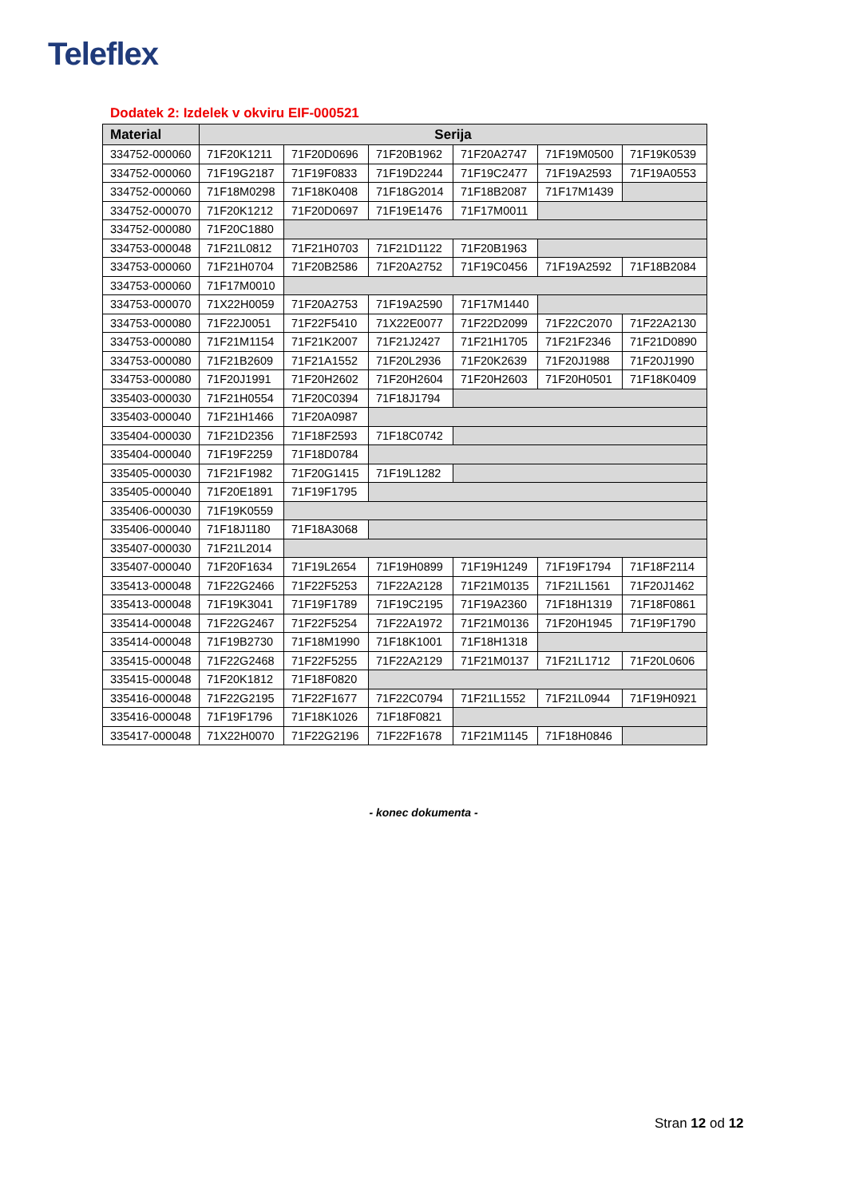Teleflex
Dodatek 2: Izdelek v okviru EIF-000521
| Material | Serija | | | | | |
| --- | --- | --- | --- | --- | --- | --- |
| 334752-000060 | 71F20K1211 | 71F20D0696 | 71F20B1962 | 71F20A2747 | 71F19M0500 | 71F19K0539 |
| 334752-000060 | 71F19G2187 | 71F19F0833 | 71F19D2244 | 71F19C2477 | 71F19A2593 | 71F19A0553 |
| 334752-000060 | 71F18M0298 | 71F18K0408 | 71F18G2014 | 71F18B2087 | 71F17M1439 | |
| 334752-000070 | 71F20K1212 | 71F20D0697 | 71F19E1476 | 71F17M0011 | | |
| 334752-000080 | 71F20C1880 | | | | | |
| 334753-000048 | 71F21L0812 | 71F21H0703 | 71F21D1122 | 71F20B1963 | | |
| 334753-000060 | 71F21H0704 | 71F20B2586 | 71F20A2752 | 71F19C0456 | 71F19A2592 | 71F18B2084 |
| 334753-000060 | 71F17M0010 | | | | | |
| 334753-000070 | 71X22H0059 | 71F20A2753 | 71F19A2590 | 71F17M1440 | | |
| 334753-000080 | 71F22J0051 | 71F22F5410 | 71X22E0077 | 71F22D2099 | 71F22C2070 | 71F22A2130 |
| 334753-000080 | 71F21M1154 | 71F21K2007 | 71F21J2427 | 71F21H1705 | 71F21F2346 | 71F21D0890 |
| 334753-000080 | 71F21B2609 | 71F21A1552 | 71F20L2936 | 71F20K2639 | 71F20J1988 | 71F20J1990 |
| 334753-000080 | 71F20J1991 | 71F20H2602 | 71F20H2604 | 71F20H2603 | 71F20H0501 | 71F18K0409 |
| 335403-000030 | 71F21H0554 | 71F20C0394 | 71F18J1794 | | | |
| 335403-000040 | 71F21H1466 | 71F20A0987 | | | | |
| 335404-000030 | 71F21D2356 | 71F18F2593 | 71F18C0742 | | | |
| 335404-000040 | 71F19F2259 | 71F18D0784 | | | | |
| 335405-000030 | 71F21F1982 | 71F20G1415 | 71F19L1282 | | | |
| 335405-000040 | 71F20E1891 | 71F19F1795 | | | | |
| 335406-000030 | 71F19K0559 | | | | | |
| 335406-000040 | 71F18J1180 | 71F18A3068 | | | | |
| 335407-000030 | 71F21L2014 | | | | | |
| 335407-000040 | 71F20F1634 | 71F19L2654 | 71F19H0899 | 71F19H1249 | 71F19F1794 | 71F18F2114 |
| 335413-000048 | 71F22G2466 | 71F22F5253 | 71F22A2128 | 71F21M0135 | 71F21L1561 | 71F20J1462 |
| 335413-000048 | 71F19K3041 | 71F19F1789 | 71F19C2195 | 71F19A2360 | 71F18H1319 | 71F18F0861 |
| 335414-000048 | 71F22G2467 | 71F22F5254 | 71F22A1972 | 71F21M0136 | 71F20H1945 | 71F19F1790 |
| 335414-000048 | 71F19B2730 | 71F18M1990 | 71F18K1001 | 71F18H1318 | | |
| 335415-000048 | 71F22G2468 | 71F22F5255 | 71F22A2129 | 71F21M0137 | 71F21L1712 | 71F20L0606 |
| 335415-000048 | 71F20K1812 | 71F18F0820 | | | | |
| 335416-000048 | 71F22G2195 | 71F22F1677 | 71F22C0794 | 71F21L1552 | 71F21L0944 | 71F19H0921 |
| 335416-000048 | 71F19F1796 | 71F18K1026 | 71F18F0821 | | | |
| 335417-000048 | 71X22H0070 | 71F22G2196 | 71F22F1678 | 71F21M1145 | 71F18H0846 | |
- konec dokumenta -
Stran 12 od 12